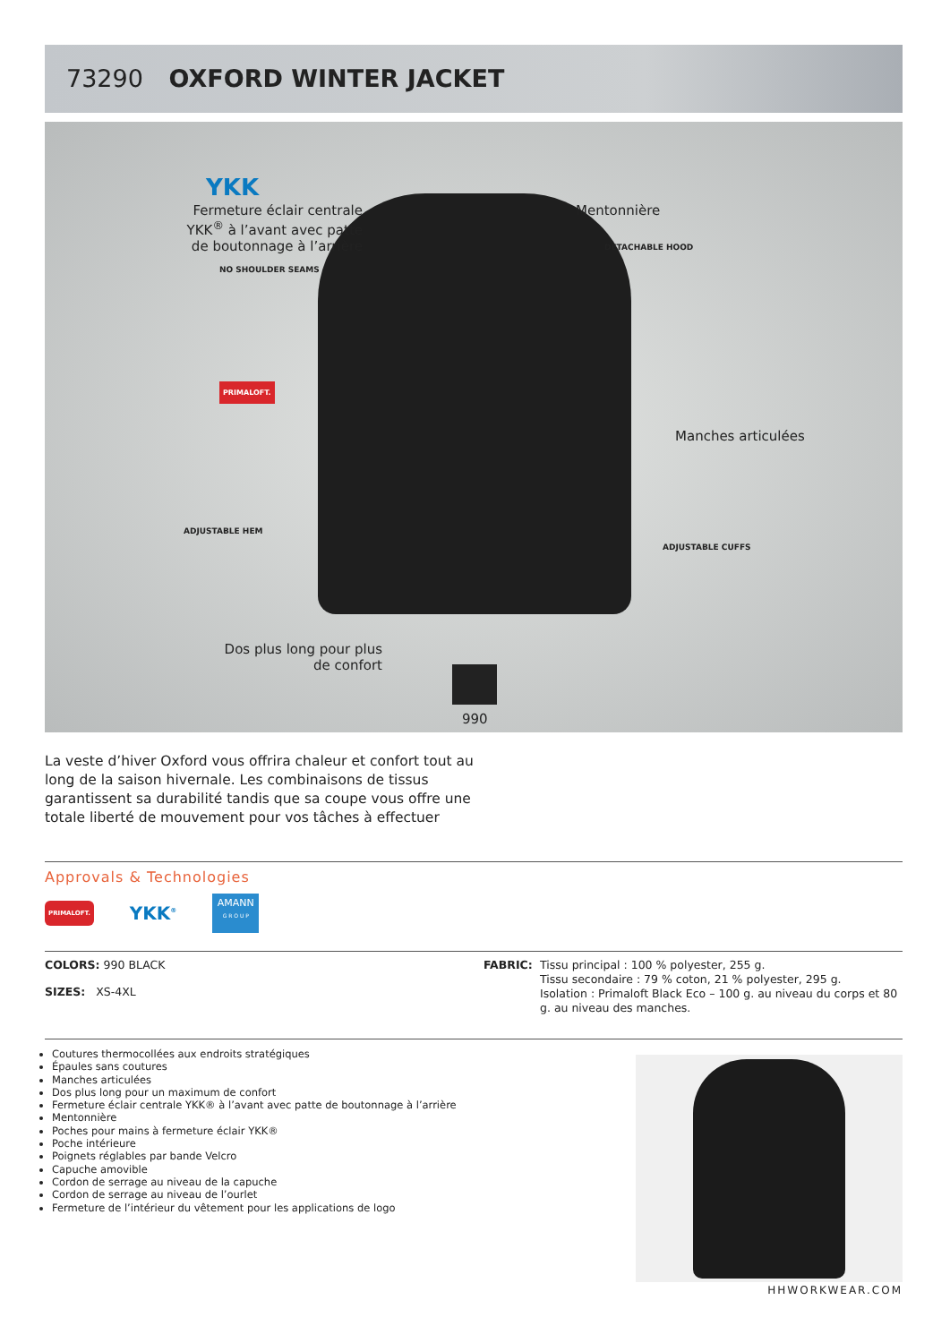73290 OXFORD WINTER JACKET
YKK
Fermeture éclair centrale YKK<sup>®</sup> à l’avant avec patte de boutonnage à l’arrière
Mentonnière
NO SHOULDER SEAMS
DETACHABLE HOOD
PRIMALOFT.
Manches articulées
ADJUSTABLE HEM
ADJUSTABLE CUFFS
Dos plus long pour plus de confort
990
La veste d’hiver Oxford vous offrira chaleur et confort tout au long de la saison hivernale. Les combinaisons de tissus garantissent sa durabilité tandis que sa coupe vous offre une totale liberté de mouvement pour vos tâches à effectuer
Approvals & Technologies
PRIMALOFT.
YKK<sup>®</sup>
AMANN
G R O U P
COLORS: 990 BLACK
SIZES: XS-4XL
FABRIC: Tissu principal : 100 % polyester, 255 g.
Tissu secondaire : 79 % coton, 21 % polyester, 295 g.
Isolation : Primaloft Black Eco – 100 g. au niveau du corps et 80 g. au niveau des manches.
Coutures thermocollées aux endroits stratégiques
Épaules sans coutures
Manches articulées
Dos plus long pour un maximum de confort
Fermeture éclair centrale YKK® à l’avant avec patte de boutonnage à l’arrière
Mentonnière
Poches pour mains à fermeture éclair YKK®
Poche intérieure
Poignets réglables par bande Velcro
Capuche amovible
Cordon de serrage au niveau de la capuche
Cordon de serrage au niveau de l’ourlet
Fermeture de l’intérieur du vêtement pour les applications de logo
HHWORKWEAR.COM